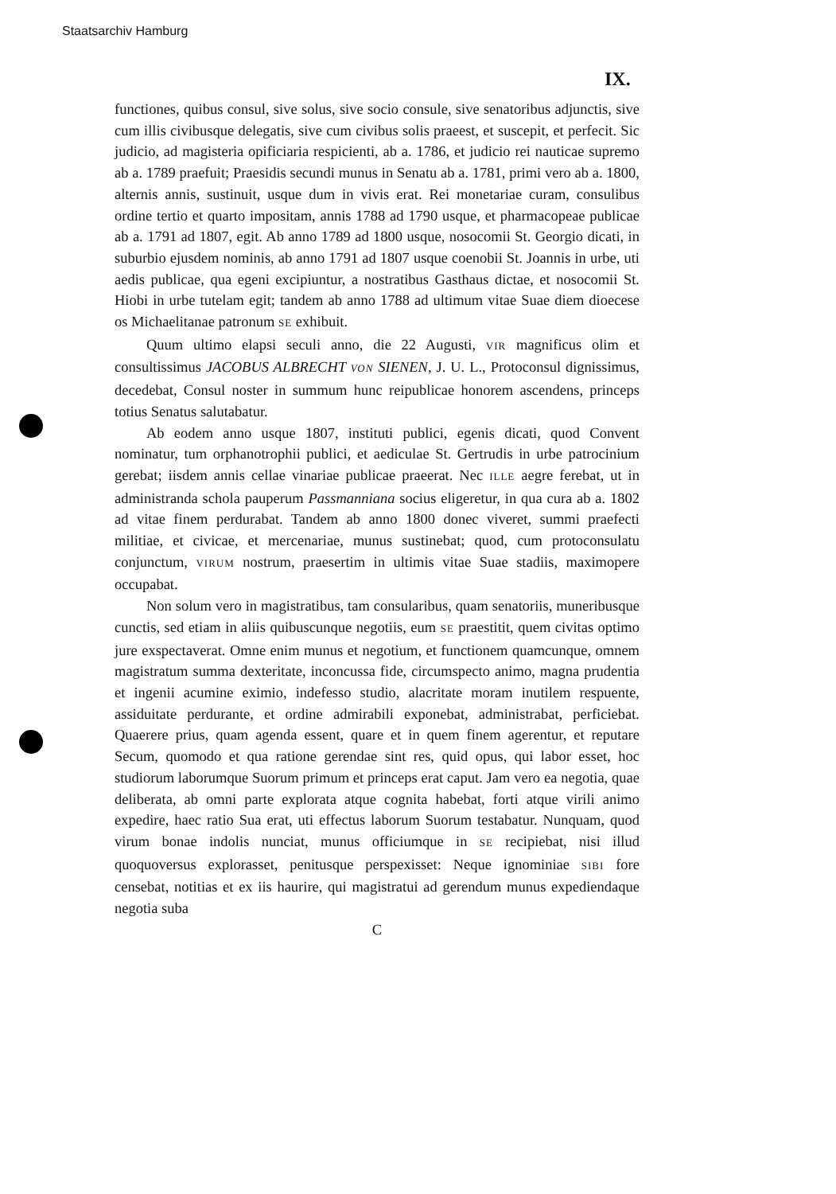Staatsarchiv Hamburg
IX.
functiones, quibus consul, sive solus, sive socio consule, sive senatoribus adjunctis, sive cum illis civibusque delegatis, sive cum civibus solis praeest, et suscepit, et perfecit. Sic judicio, ad magisteria opificiaria respicienti, ab a. 1786, et judicio rei nauticae supremo ab a. 1789 praefuit; Praesidis secundi munus in Senatu ab a. 1781, primi vero ab a. 1800, alternis annis, sustinuit, usque dum in vivis erat. Rei monetariae curam, consulibus ordine tertio et quarto impositam, annis 1788 ad 1790 usque, et pharmacopeae publicae ab a. 1791 ad 1807, egit. Ab anno 1789 ad 1800 usque, nosocomii St. Georgio dicati, in suburbio ejusdem nominis, ab anno 1791 ad 1807 usque coenobii St. Joannis in urbe, uti aedis publicae, qua egeni excipiuntur, a nostratibus Gasthaus dictae, et nosocomii St. Hiobi in urbe tutelam egit; tandem ab anno 1788 ad ultimum vitae Suae diem dioecese os Michaelitanae patronum SE exhibuit.
Quum ultimo elapsi seculi anno, die 22 Augusti, VIR magnificus olim et consultissimus JACOBUS ALBRECHT VON SIENEN, J. U. L., Protoconsul dignissimus, decedebat, Consul noster in summum hunc reipublicae honorem ascendens, princeps totius Senatus salutabatur.
Ab eodem anno usque 1807, instituti publici, egenis dicati, quod Convent nominatur, tum orphanotrophii publici, et aediculae St. Gertrudis in urbe patrocinium gerebat; iisdem annis cellae vinariae publicae praeerat. Nec ILLE aegre ferebat, ut in administranda schola pauperum Passmanniana socius eligeretur, in qua cura ab a. 1802 ad vitae finem perdurabat. Tandem ab anno 1800 donec viveret, summi praefecti militiae, et civicae, et mercenariae, munus sustinebat; quod, cum protoconsulatu conjunctum, VIRUM nostrum, praesertim in ultimis vitae Suae stadiis, maximopere occupabat.
Non solum vero in magistratibus, tam consularibus, quam senatoriis, muneribusque cunctis, sed etiam in aliis quibuscunque negotiis, eum SE praestitit, quem civitas optimo jure exspectaverat. Omne enim munus et negotium, et functionem quamcunque, omnem magistratum summa dexteritate, inconcussa fide, circumspecto animo, magna prudentia et ingenii acumine eximio, indefesso studio, alacritate moram inutilem respuente, assiduitate perdurante, et ordine admirabili exponebat, administrabat, perficiebat. Quaerere prius, quam agenda essent, quare et in quem finem agerentur, et reputare Secum, quomodo et qua ratione gerendae sint res, quid opus, qui labor esset, hoc studiorum laborumque Suorum primum et princeps erat caput. Jam vero ea negotia, quae deliberata, ab omni parte explorata atque cognita habebat, forti atque virili animo expedire, haec ratio Sua erat, uti effectus laborum Suorum testabatur. Nunquam, quod virum bonae indolis nunciat, munus officiumque in SE recipiebat, nisi illud quoquoversus explorasset, penitusque perspexisset: Neque ignominiae SIBI fore censebat, notitias et ex iis haurire, qui magistratui ad gerendum munus expediendaque negotia suba
C